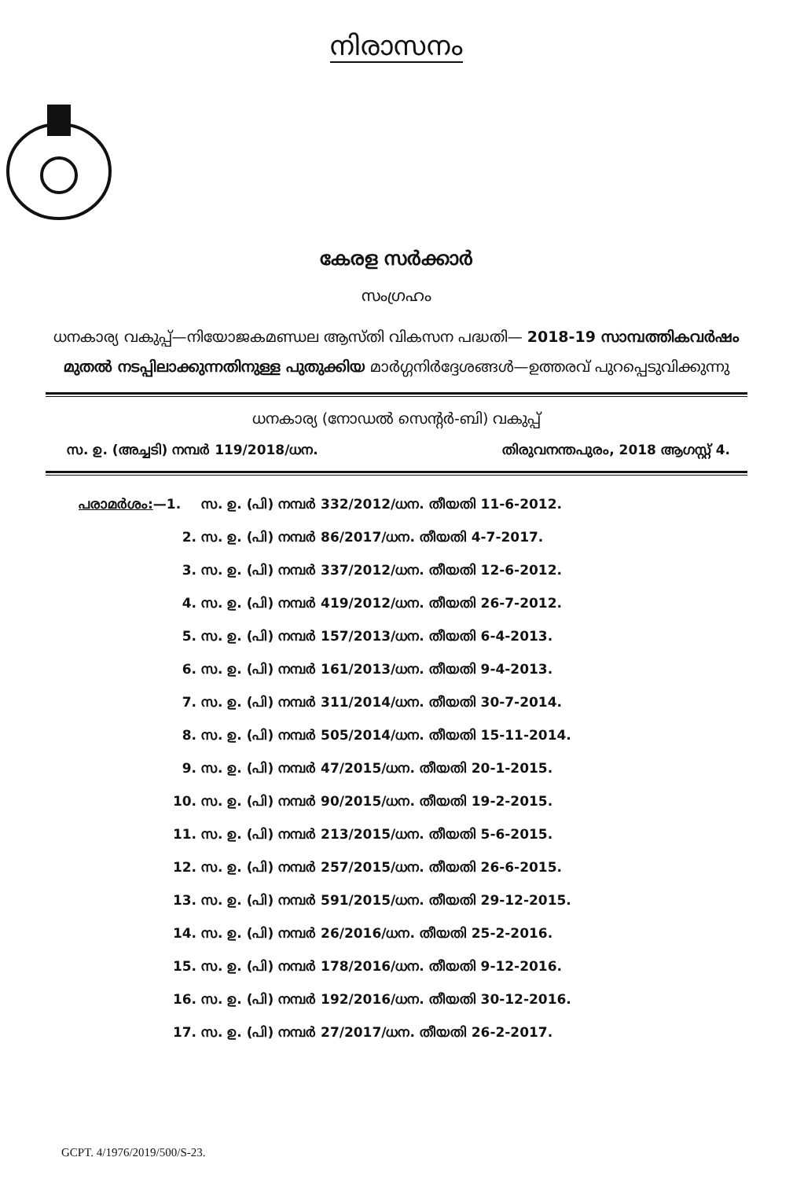നിരാസനം
കേരള സർക്കാർ
സംഗ്രഹം
ധനകാര്യ വകുപ്പ്—നിയോജകമണ്ഡല ആസ്തി വികസന പദ്ധതി— 2018-19 സാമ്പത്തികവർഷം മുതൽ നടപ്പിലാക്കുന്നതിനുള്ള പുതുക്കിയ മാർഗ്ഗനിർദ്ദേശങ്ങൾ—ഉത്തരവ് പുറപ്പെടുവിക്കുന്നു
ധനകാര്യ (നോഡൽ സെന്റർ-ബി) വകുപ്പ്
സ. ഉ. (അച്ചടി) നമ്പർ 119/2018/ധന. തിരുവനന്തപുരം, 2018 ആഗസ്റ്റ് 4.
പരാമർശം:—1. സ. ഉ. (പി) നമ്പർ 332/2012/ധന. തീയതി 11-6-2012.
2. സ. ഉ. (പി) നമ്പർ 86/2017/ധന. തീയതി 4-7-2017.
3. സ. ഉ. (പി) നമ്പർ 337/2012/ധന. തീയതി 12-6-2012.
4. സ. ഉ. (പി) നമ്പർ 419/2012/ധന. തീയതി 26-7-2012.
5. സ. ഉ. (പി) നമ്പർ 157/2013/ധന. തീയതി 6-4-2013.
6. സ. ഉ. (പി) നമ്പർ 161/2013/ധന. തീയതി 9-4-2013.
7. സ. ഉ. (പി) നമ്പർ 311/2014/ധന. തീയതി 30-7-2014.
8. സ. ഉ. (പി) നമ്പർ 505/2014/ധന. തീയതി 15-11-2014.
9. സ. ഉ. (പി) നമ്പർ 47/2015/ധന. തീയതി 20-1-2015.
10. സ. ഉ. (പി) നമ്പർ 90/2015/ധന. തീയതി 19-2-2015.
11. സ. ഉ. (പി) നമ്പർ 213/2015/ധന. തീയതി 5-6-2015.
12. സ. ഉ. (പി) നമ്പർ 257/2015/ധന. തീയതി 26-6-2015.
13. സ. ഉ. (പി) നമ്പർ 591/2015/ധന. തീയതി 29-12-2015.
14. സ. ഉ. (പി) നമ്പർ 26/2016/ധന. തീയതി 25-2-2016.
15. സ. ഉ. (പി) നമ്പർ 178/2016/ധന. തീയതി 9-12-2016.
16. സ. ഉ. (പി) നമ്പർ 192/2016/ധന. തീയതി 30-12-2016.
17. സ. ഉ. (പി) നമ്പർ 27/2017/ധന. തീയതി 26-2-2017.
GCPT. 4/1976/2019/500/S-23.